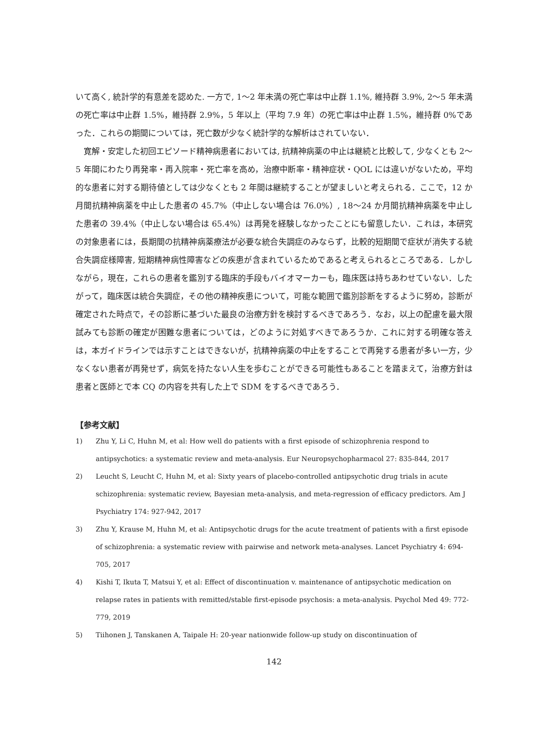いて高く, 統計学的有意差を認めた. 一方で, 1〜2 年未満の死亡率は中止群 1.1%, 維持群 3.9%, 2〜5 年未満の死亡率は中止群 1.5%，維持群 2.9%，5 年以上（平均 7.9 年）の死亡率は中止群 1.5%，維持群 0%であった．これらの期間については，死亡数が少なく統計学的な解析はされていない．
寛解・安定した初回エピソード精神病患者においては, 抗精神病薬の中止は継続と比較して, 少なくとも 2〜5 年間にわたり再発率・再入院率・死亡率を高め，治療中断率・精神症状・QOL には違いがないため，平均的な患者に対する期待値としては少なくとも 2 年間は継続することが望ましいと考えられる．ここで，12 か月間抗精神病薬を中止した患者の 45.7%（中止しない場合は 76.0%）, 18〜24 か月間抗精神病薬を中止した患者の 39.4%（中止しない場合は 65.4%）は再発を経験しなかったことにも留意したい．これは，本研究の対象患者には，長期間の抗精神病薬療法が必要な統合失調症のみならず，比較的短期間で症状が消失する統合失調症様障害, 短期精神病性障害などの疾患が含まれているためであると考えられるところである．しかしながら，現在，これらの患者を鑑別する臨床的手段もバイオマーカーも，臨床医は持ちあわせていない．したがって，臨床医は統合失調症，その他の精神疾患について，可能な範囲で鑑別診断をするように努め，診断が確定された時点で，その診断に基づいた最良の治療方針を検討するべきであろう．なお，以上の配慮を最大限試みても診断の確定が困難な患者については，どのように対処すべきであろうか．これに対する明確な答えは，本ガイドラインでは示すことはできないが，抗精神病薬の中止をすることで再発する患者が多い一方，少なくない患者が再発せず，病気を持たない人生を歩むことができる可能性もあることを踏まえて，治療方針は患者と医師とで本 CQ の内容を共有した上で SDM をするべきであろう．
【参考文献】
1) Zhu Y, Li C, Huhn M, et al: How well do patients with a first episode of schizophrenia respond to antipsychotics: a systematic review and meta-analysis. Eur Neuropsychopharmacol 27: 835-844, 2017
2) Leucht S, Leucht C, Huhn M, et al: Sixty years of placebo-controlled antipsychotic drug trials in acute schizophrenia: systematic review, Bayesian meta-analysis, and meta-regression of efficacy predictors. Am J Psychiatry 174: 927-942, 2017
3) Zhu Y, Krause M, Huhn M, et al: Antipsychotic drugs for the acute treatment of patients with a first episode of schizophrenia: a systematic review with pairwise and network meta-analyses. Lancet Psychiatry 4: 694-705, 2017
4) Kishi T, Ikuta T, Matsui Y, et al: Effect of discontinuation v. maintenance of antipsychotic medication on relapse rates in patients with remitted/stable first-episode psychosis: a meta-analysis. Psychol Med 49: 772-779, 2019
5) Tiihonen J, Tanskanen A, Taipale H: 20-year nationwide follow-up study on discontinuation of
142